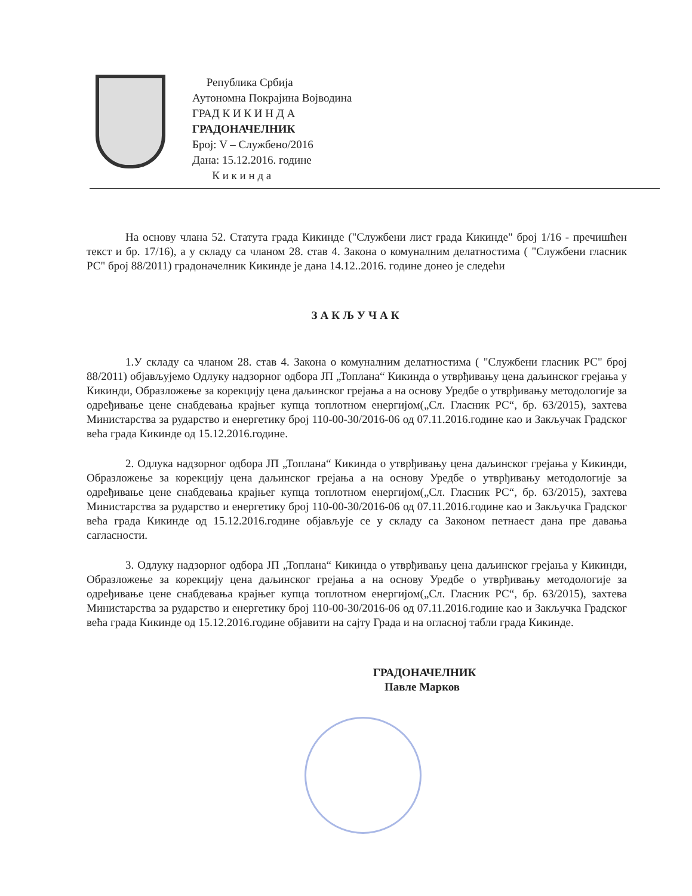Република Србија
Аутономна Покрајина Војводина
ГРАД К И К И Н Д А
ГРАДОНАЧЕЛНИК
Број: V – Службено/2016
Дана: 15.12.2016. године
К и к и н д а
На основу члана 52. Статута града Кикинде ("Службени лист града Кикинде" број 1/16 - пречишћен текст и бр. 17/16), а у складу са чланом 28. став 4. Закона о комуналним делатностима ( "Службени гласник РС" број 88/2011) градоначелник Кикинде је дана 14.12..2016. године донео је следећи
ЗАКЉУЧАК
1.У складу са чланом 28. став 4. Закона о комуналним делатностима ( "Службени гласник РС" број 88/2011) објављујемо Одлуку надзорног одбора ЈП „Топлана“ Кикинда о утврђивању цена даљинског грејања у Кикинди, Образложење за корекцију цена даљинског грејања а на основу Уредбе о утврђивању методологије за одређивање цене снабдевања крајњег купца топлотном енергијом(„Сл. Гласник РС“, бр. 63/2015), захтева Министарства за рударство и енергетику број 110-00-30/2016-06 од 07.11.2016.године као и Закључак Градског већа града Кикинде од 15.12.2016.године.
2. Одлука надзорног одбора ЈП „Топлана“ Кикинда о утврђивању цена даљинског грејања у Кикинди, Образложење за корекцију цена даљинског грејања а на основу Уредбе о утврђивању методологије за одређивање цене снабдевања крајњег купца топлотном енергијом(„Сл. Гласник РС“, бр. 63/2015), захтева Министарства за рударство и енергетику број 110-00-30/2016-06 од 07.11.2016.године као и Закључка Градског већа града Кикинде од 15.12.2016.године објављује се у складу са Законом петнаест дана пре давања сагласности.
3. Одлуку надзорног одбора ЈП „Топлана“ Кикинда о утврђивању цена даљинског грејања у Кикинди, Образложење за корекцију цена даљинског грејања а на основу Уредбе о утврђивању методологије за одређивање цене снабдевања крајњег купца топлотном енергијом(„Сл. Гласник РС“, бр. 63/2015), захтева Министарства за рударство и енергетику број 110-00-30/2016-06 од 07.11.2016.године као и Закључка Градског већа града Кикинде од 15.12.2016.године објавити на сајту Града и на огласној табли града Кикинде.
ГРАДОНАЧЕЛНИК
Павле Марков